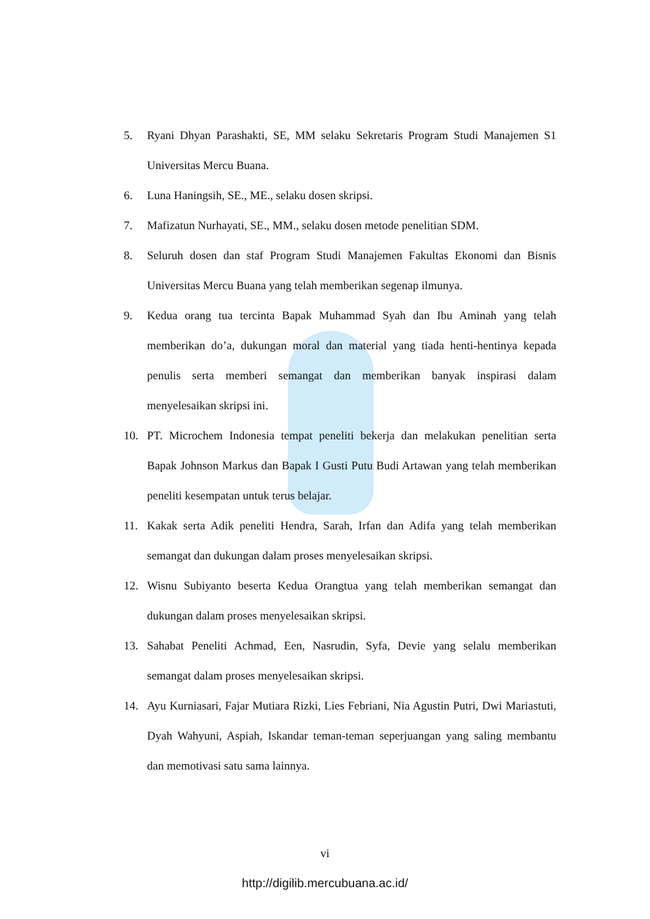5. Ryani Dhyan Parashakti, SE, MM selaku Sekretaris Program Studi Manajemen S1 Universitas Mercu Buana.
6. Luna Haningsih, SE., ME., selaku dosen skripsi.
7. Mafizatun Nurhayati, SE., MM., selaku dosen metode penelitian SDM.
8. Seluruh dosen dan staf Program Studi Manajemen Fakultas Ekonomi dan Bisnis Universitas Mercu Buana yang telah memberikan segenap ilmunya.
9. Kedua orang tua tercinta Bapak Muhammad Syah dan Ibu Aminah yang telah memberikan do’a, dukungan moral dan material yang tiada henti-hentinya kepada penulis serta memberi semangat dan memberikan banyak inspirasi dalam menyelesaikan skripsi ini.
10. PT. Microchem Indonesia tempat peneliti bekerja dan melakukan penelitian serta Bapak Johnson Markus dan Bapak I Gusti Putu Budi Artawan yang telah memberikan peneliti kesempatan untuk terus belajar.
11. Kakak serta Adik peneliti Hendra, Sarah, Irfan dan Adifa yang telah memberikan semangat dan dukungan dalam proses menyelesaikan skripsi.
12. Wisnu Subiyanto beserta Kedua Orangtua yang telah memberikan semangat dan dukungan dalam proses menyelesaikan skripsi.
13. Sahabat Peneliti Achmad, Een, Nasrudin, Syfa, Devie yang selalu memberikan semangat dalam proses menyelesaikan skripsi.
14. Ayu Kurniasari, Fajar Mutiara Rizki, Lies Febriani, Nia Agustin Putri, Dwi Mariastuti, Dyah Wahyuni, Aspiah, Iskandar teman-teman seperjuangan yang saling membantu dan memotivasi satu sama lainnya.
vi
http://digilib.mercubuana.ac.id/